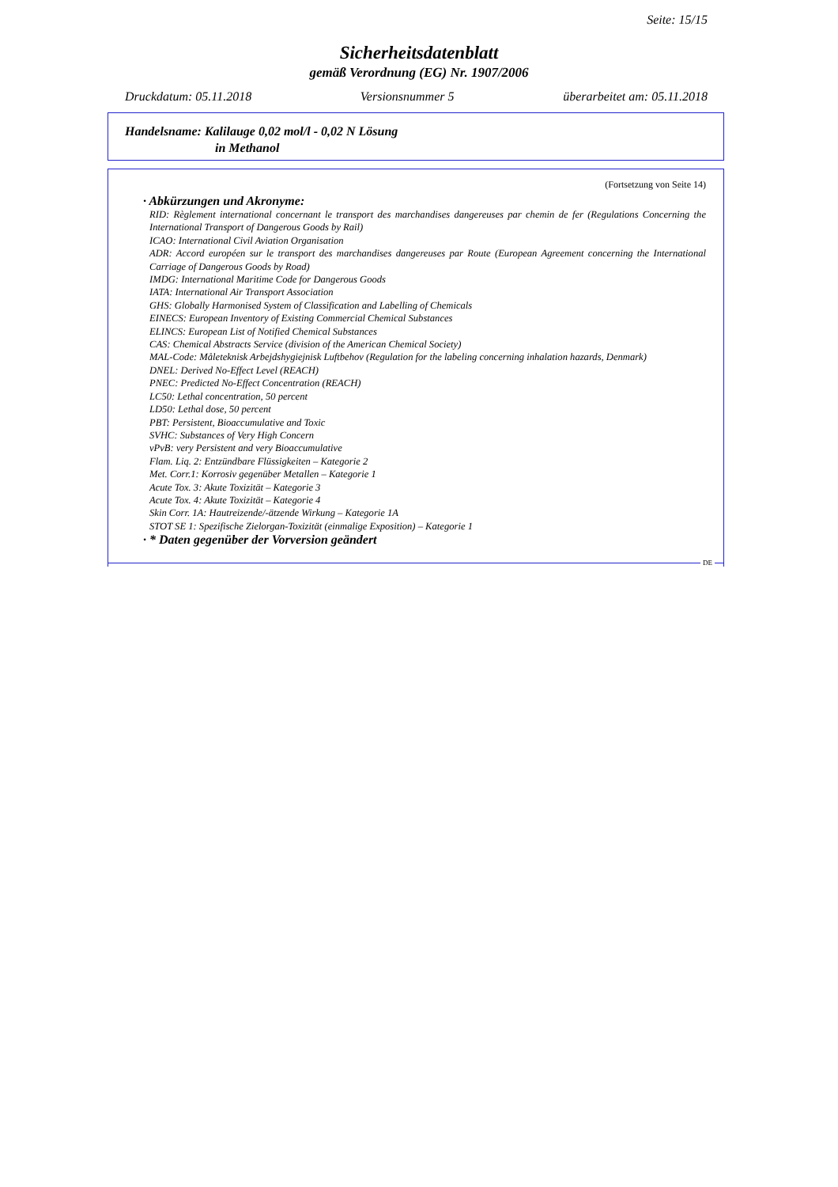Seite: 15/15
Sicherheitsdatenblatt
gemäß Verordnung (EG) Nr. 1907/2006
Druckdatum: 05.11.2018 Versionsnummer 5 überarbeitet am: 05.11.2018
Handelsname: Kalilauge 0,02 mol/l - 0,02 N Lösung
in Methanol
(Fortsetzung von Seite 14)
· Abkürzungen und Akronyme:
RID: Règlement international concernant le transport des marchandises dangereuses par chemin de fer (Regulations Concerning the International Transport of Dangerous Goods by Rail)
ICAO: International Civil Aviation Organisation
ADR: Accord européen sur le transport des marchandises dangereuses par Route (European Agreement concerning the International Carriage of Dangerous Goods by Road)
IMDG: International Maritime Code for Dangerous Goods
IATA: International Air Transport Association
GHS: Globally Harmonised System of Classification and Labelling of Chemicals
EINECS: European Inventory of Existing Commercial Chemical Substances
ELINCS: European List of Notified Chemical Substances
CAS: Chemical Abstracts Service (division of the American Chemical Society)
MAL-Code: Måleteknisk Arbejdshygiejnisk Luftbehov (Regulation for the labeling concerning inhalation hazards, Denmark)
DNEL: Derived No-Effect Level (REACH)
PNEC: Predicted No-Effect Concentration (REACH)
LC50: Lethal concentration, 50 percent
LD50: Lethal dose, 50 percent
PBT: Persistent, Bioaccumulative and Toxic
SVHC: Substances of Very High Concern
vPvB: very Persistent and very Bioaccumulative
Flam. Liq. 2: Entzündbare Flüssigkeiten – Kategorie 2
Met. Corr.1: Korrosiv gegenüber Metallen – Kategorie 1
Acute Tox. 3: Akute Toxizität – Kategorie 3
Acute Tox. 4: Akute Toxizität – Kategorie 4
Skin Corr. 1A: Hautreizende/-ätzende Wirkung – Kategorie 1A
STOT SE 1: Spezifische Zielorgan-Toxizität (einmalige Exposition) – Kategorie 1
· * Daten gegenüber der Vorversion geändert
DE